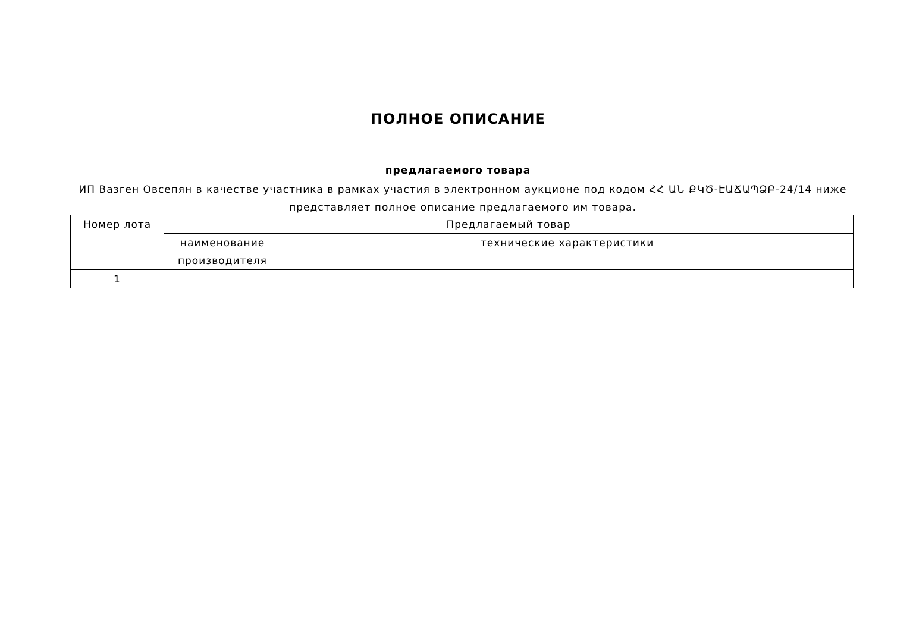ПОЛНОЕ ОПИСАНИЕ
предлагаемого товара
ИП Вазген Овсепян в качестве участника в рамках участия в электронном аукционе под кодом ՀՀ ԱՆ ՔԿԾ-ԷԱՃԱՊՁԲ-24/14 ниже представляет полное описание предлагаемого им товара.
| Номер лота | Предлагаемый товар | |
| --- | --- | --- |
| | наименование производителя | технические характеристики |
| 1 | | |